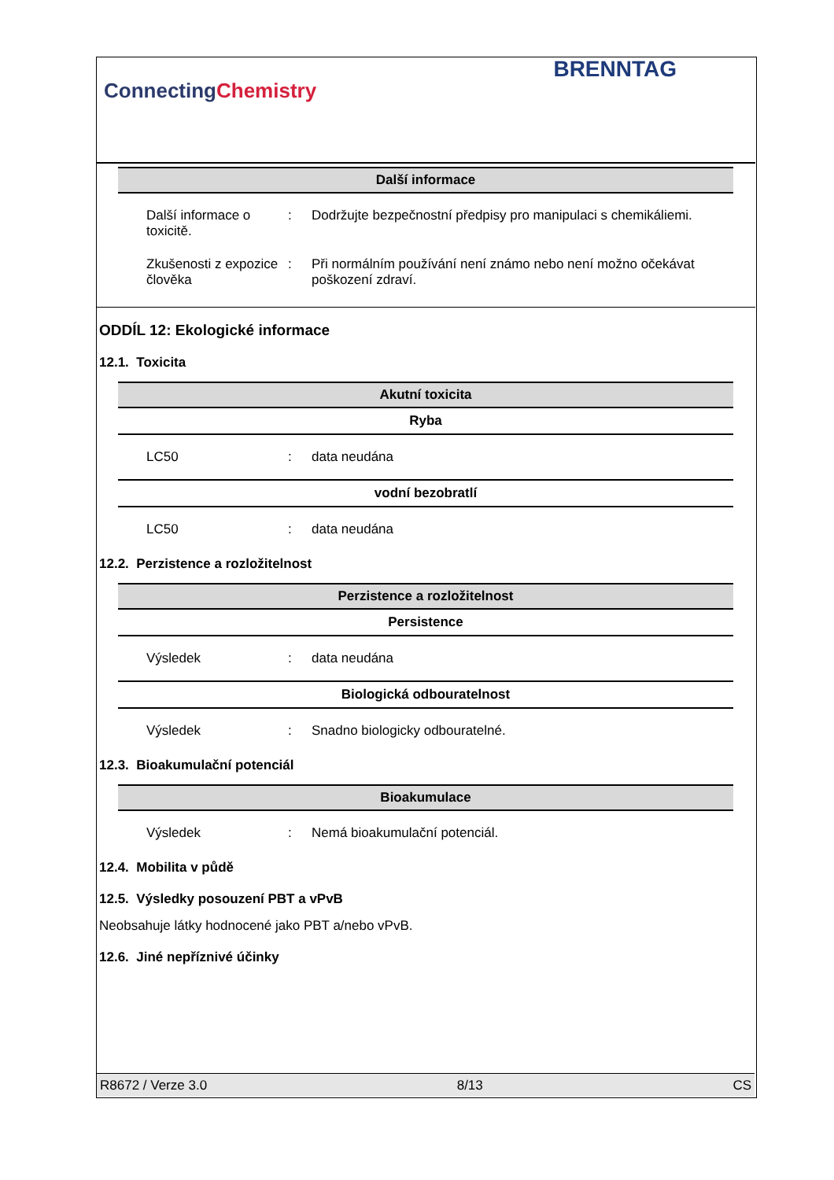ConnectingChemistry
BRENNTAG
Další informace
| Další informace o toxicitě. | : | Dodržujte bezpečnostní předpisy pro manipulaci s chemikáliemi. |
| Zkušenosti z expozice člověka | : | Při normálním používání není známo nebo není možno očekávat poškození zdraví. |
ODDÍL 12: Ekologické informace
12.1. Toxicita
Akutní toxicita
Ryba
| LC50 | : | data neudána |
vodní bezobratlí
| LC50 | : | data neudána |
12.2. Perzistence a rozložitelnost
Perzistence a rozložitelnost
Persistence
| Výsledek | : | data neudána |
Biologická odbouratelnost
| Výsledek | : | Snadno biologicky odbouratelné. |
12.3. Bioakumulační potenciál
Bioakumulace
| Výsledek | : | Nemá bioakumulační potenciál. |
12.4. Mobilita v půdě
12.5. Výsledky posouzení PBT a vPvB
Neobsahuje látky hodnocené jako PBT a/nebo vPvB.
12.6. Jiné nepříznivé účinky
R8672 / Verze 3.0 8/13 CS